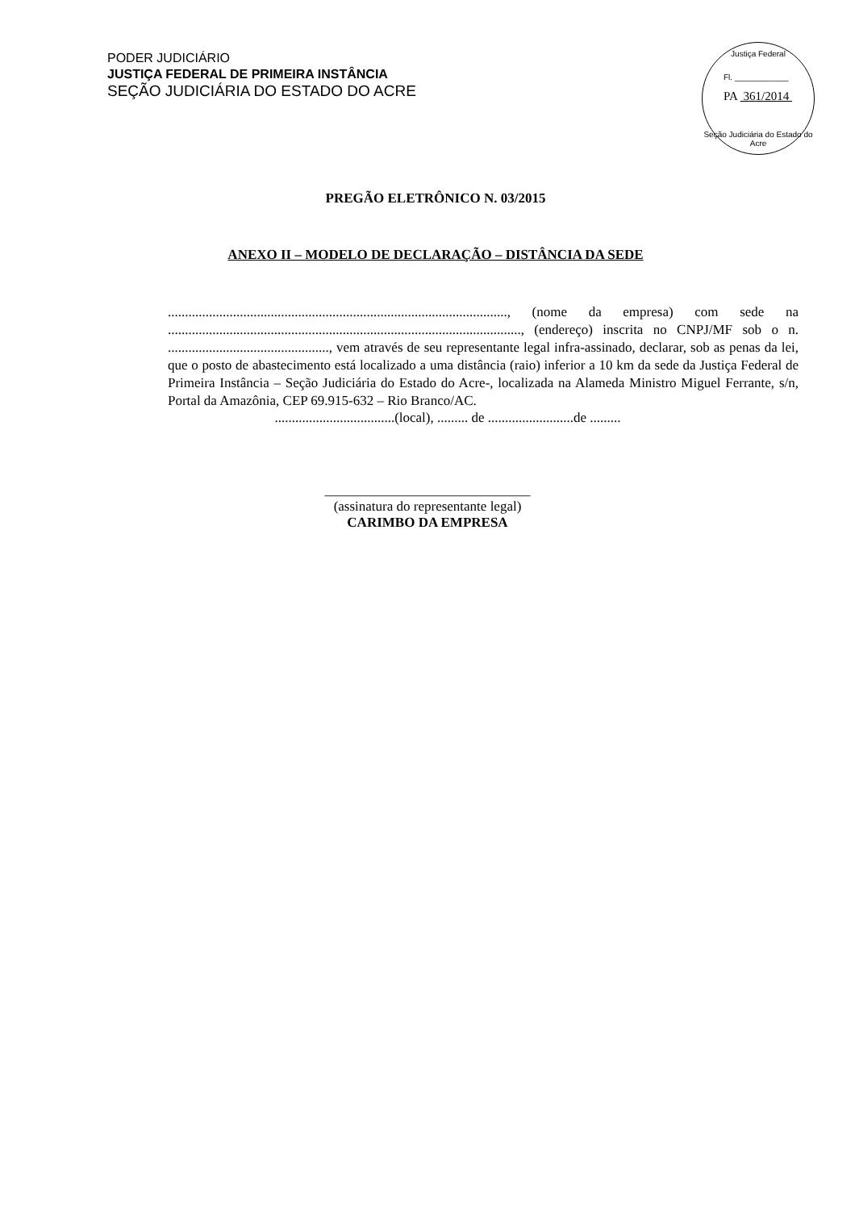PODER JUDICIÁRIO
JUSTIÇA FEDERAL DE PRIMEIRA INSTÂNCIA
SEÇÃO JUDICIÁRIA DO ESTADO DO ACRE
Justiça Federal
Fl. ____________
PA 361/2014
Seção Judiciária do Estado do Acre
PREGÃO ELETRÔNICO N. 03/2015
ANEXO II – MODELO DE DECLARAÇÃO – DISTÂNCIA DA SEDE
..................................................................................................., (nome da empresa) com sede na ......................................................................................................., (endereço) inscrita no CNPJ/MF sob o n. ..............................................., vem através de seu representante legal infra-assinado, declarar, sob as penas da lei, que o posto de abastecimento está localizado a uma distância (raio) inferior a 10 km da sede da Justiça Federal de Primeira Instância – Seção Judiciária do Estado do Acre-, localizada na Alameda Ministro Miguel Ferrante, s/n, Portal da Amazônia, CEP 69.915-632 – Rio Branco/AC.
...................................(local), ......... de .........................de .........
______________________________
(assinatura do representante legal)
CARIMBO DA EMPRESA